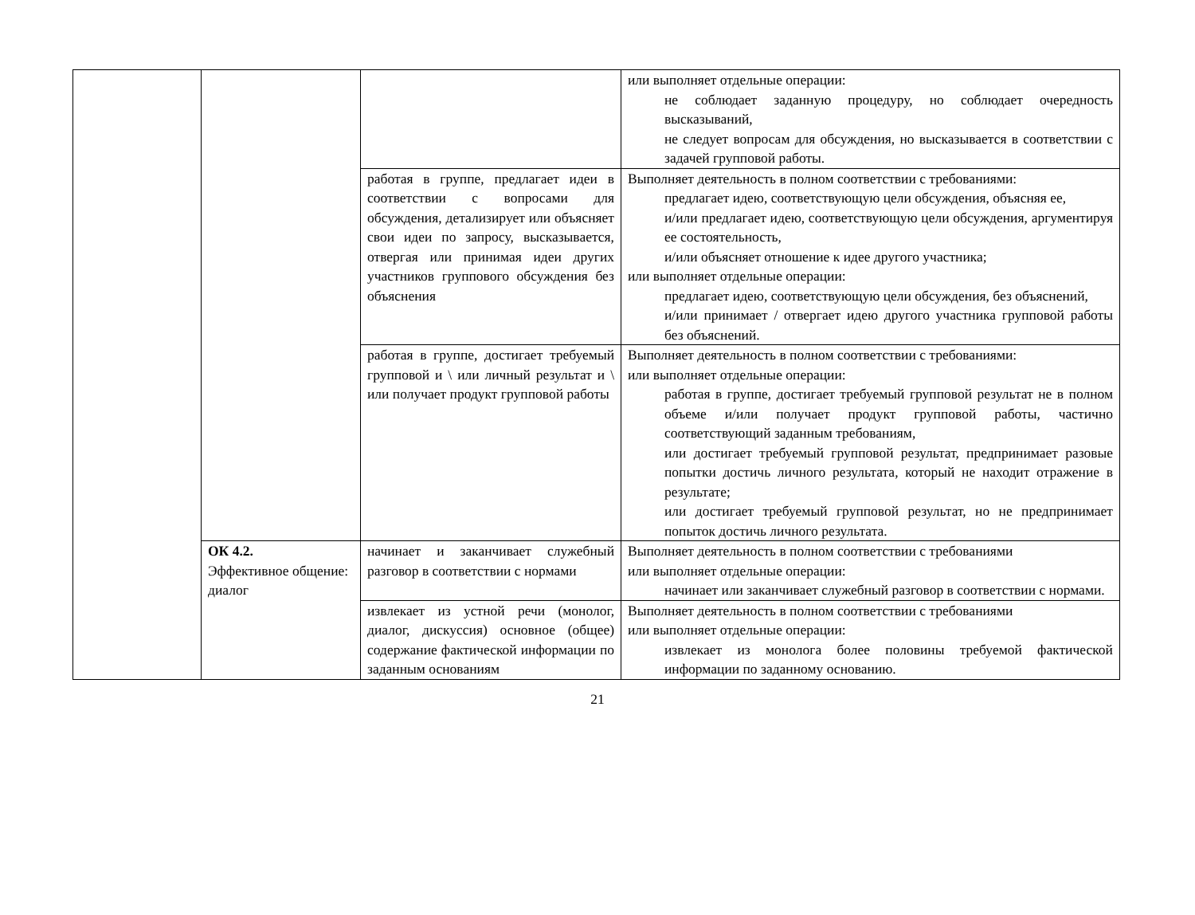| | | | или выполняет отдельные операции: не соблюдает заданную процедуру, но соблюдает очередность высказываний, не следует вопросам для обсуждения, но высказывается в соответствии с задачей групповой работы. |
| | | работая в группе, предлагает идеи в соответствии с вопросами для обсуждения, детализирует или объясняет свои идеи по запросу, высказывается, отвергая или принимая идеи других участников группового обсуждения без объяснения | Выполняет деятельность в полном соответствии с требованиями: предлагает идею, соответствующую цели обсуждения, объясняя ее, и/или предлагает идею, соответствующую цели обсуждения, аргументируя ее состоятельность, и/или объясняет отношение к идее другого участника; или выполняет отдельные операции: предлагает идею, соответствующую цели обсуждения, без объяснений, и/или принимает / отвергает идею другого участника групповой работы без объяснений. |
| | | работая в группе, достигает требуемый групповой и \ или личный результат и \ или получает продукт групповой работы | Выполняет деятельность в полном соответствии с требованиями: или выполняет отдельные операции: работая в группе, достигает требуемый групповой результат не в полном объеме и/или получает продукт групповой работы, частично соответствующий заданным требованиям, или достигает требуемый групповой результат, предпринимает разовые попытки достичь личного результата, который не находит отражение в результате; или достигает требуемый групповой результат, но не предпринимает попыток достичь личного результата. |
| | ОК 4.2. Эффективное общение: диалог | начинает и заканчивает служебный разговор в соответствии с нормами | Выполняет деятельность в полном соответствии с требованиями или выполняет отдельные операции: начинает или заканчивает служебный разговор в соответствии с нормами. |
| | | извлекает из устной речи (монолог, диалог, дискуссия) основное (общее) содержание фактической информации по заданным основаниям | Выполняет деятельность в полном соответствии с требованиями или выполняет отдельные операции: извлекает из монолога более половины требуемой фактической информации по заданному основанию. |
21